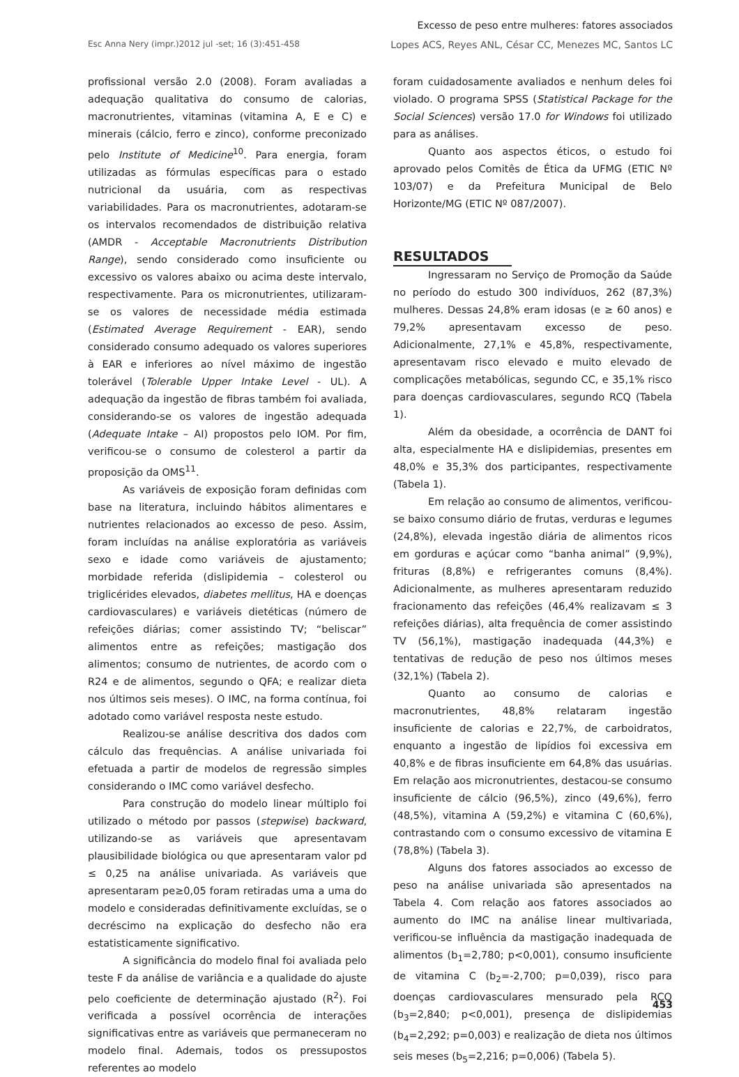Excesso de peso entre mulheres: fatores associados
Esc Anna Nery (impr.)2012 jul -set; 16 (3):451-458 Lopes ACS, Reyes ANL, César CC, Menezes MC, Santos LC
profissional versão 2.0 (2008). Foram avaliadas a adequação qualitativa do consumo de calorias, macronutrientes, vitaminas (vitamina A, E e C) e minerais (cálcio, ferro e zinco), conforme preconizado pelo Institute of Medicine<sup>10</sup>. Para energia, foram utilizadas as fórmulas específicas para o estado nutricional da usuária, com as respectivas variabilidades. Para os macronutrientes, adotaram-se os intervalos recomendados de distribuição relativa (AMDR - Acceptable Macronutrients Distribution Range), sendo considerado como insuficiente ou excessivo os valores abaixo ou acima deste intervalo, respectivamente. Para os micronutrientes, utilizaram-se os valores de necessidade média estimada (Estimated Average Requirement - EAR), sendo considerado consumo adequado os valores superiores à EAR e inferiores ao nível máximo de ingestão tolerável (Tolerable Upper Intake Level - UL). A adequação da ingestão de fibras também foi avaliada, considerando-se os valores de ingestão adequada (Adequate Intake – AI) propostos pelo IOM. Por fim, verificou-se o consumo de colesterol a partir da proposição da OMS<sup>11</sup>.
As variáveis de exposição foram definidas com base na literatura, incluindo hábitos alimentares e nutrientes relacionados ao excesso de peso. Assim, foram incluídas na análise exploratória as variáveis sexo e idade como variáveis de ajustamento; morbidade referida (dislipidemia – colesterol ou triglicérides elevados, diabetes mellitus, HA e doenças cardiovasculares) e variáveis dietéticas (número de refeições diárias; comer assistindo TV; “beliscar” alimentos entre as refeições; mastigação dos alimentos; consumo de nutrientes, de acordo com o R24 e de alimentos, segundo o QFA; e realizar dieta nos últimos seis meses). O IMC, na forma contínua, foi adotado como variável resposta neste estudo.
Realizou-se análise descritiva dos dados com cálculo das frequências. A análise univariada foi efetuada a partir de modelos de regressão simples considerando o IMC como variável desfecho.
Para construção do modelo linear múltiplo foi utilizado o método por passos (stepwise) backward, utilizando-se as variáveis que apresentavam plausibilidade biológica ou que apresentaram valor pd ≤ 0,25 na análise univariada. As variáveis que apresentaram pe≥0,05 foram retiradas uma a uma do modelo e consideradas definitivamente excluídas, se o decréscimo na explicação do desfecho não era estatisticamente significativo.
A significância do modelo final foi avaliada pelo teste F da análise de variância e a qualidade do ajuste pelo coeficiente de determinação ajustado (R<sup>2</sup>). Foi verificada a possível ocorrência de interações significativas entre as variáveis que permaneceram no modelo final. Ademais, todos os pressupostos referentes ao modelo
foram cuidadosamente avaliados e nenhum deles foi violado. O programa SPSS (Statistical Package for the Social Sciences) versão 17.0 for Windows foi utilizado para as análises.
Quanto aos aspectos éticos, o estudo foi aprovado pelos Comitês de Ética da UFMG (ETIC Nº 103/07) e da Prefeitura Municipal de Belo Horizonte/MG (ETIC Nº 087/2007).
RESULTADOS
Ingressaram no Serviço de Promoção da Saúde no período do estudo 300 indivíduos, 262 (87,3%) mulheres. Dessas 24,8% eram idosas (e ≥ 60 anos) e 79,2% apresentavam excesso de peso. Adicionalmente, 27,1% e 45,8%, respectivamente, apresentavam risco elevado e muito elevado de complicações metabólicas, segundo CC, e 35,1% risco para doenças cardiovasculares, segundo RCQ (Tabela 1).
Além da obesidade, a ocorrência de DANT foi alta, especialmente HA e dislipidemias, presentes em 48,0% e 35,3% dos participantes, respectivamente (Tabela 1).
Em relação ao consumo de alimentos, verificou-se baixo consumo diário de frutas, verduras e legumes (24,8%), elevada ingestão diária de alimentos ricos em gorduras e açúcar como “banha animal” (9,9%), frituras (8,8%) e refrigerantes comuns (8,4%). Adicionalmente, as mulheres apresentaram reduzido fracionamento das refeições (46,4% realizavam ≤ 3 refeições diárias), alta frequência de comer assistindo TV (56,1%), mastigação inadequada (44,3%) e tentativas de redução de peso nos últimos meses (32,1%) (Tabela 2).
Quanto ao consumo de calorias e macronutrientes, 48,8% relataram ingestão insuficiente de calorias e 22,7%, de carboidratos, enquanto a ingestão de lipídios foi excessiva em 40,8% e de fibras insuficiente em 64,8% das usuárias. Em relação aos micronutrientes, destacou-se consumo insuficiente de cálcio (96,5%), zinco (49,6%), ferro (48,5%), vitamina A (59,2%) e vitamina C (60,6%), contrastando com o consumo excessivo de vitamina E (78,8%) (Tabela 3).
Alguns dos fatores associados ao excesso de peso na análise univariada são apresentados na Tabela 4. Com relação aos fatores associados ao aumento do IMC na análise linear multivariada, verificou-se influência da mastigação inadequada de alimentos (b<sub>1</sub>=2,780; p<0,001), consumo insuficiente de vitamina C (b<sub>2</sub>=-2,700; p=0,039), risco para doenças cardiovasculares mensurado pela RCQ (b<sub>3</sub>=2,840; p<0,001), presença de dislipidemias (b<sub>4</sub>=2,292; p=0,003) e realização de dieta nos últimos seis meses (b<sub>5</sub>=2,216; p=0,006) (Tabela 5).
453